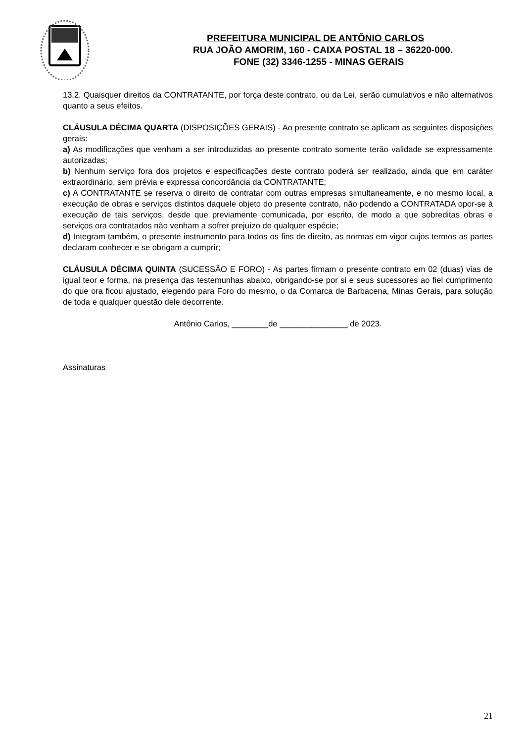PREFEITURA MUNICIPAL DE ANTÔNIO CARLOS
RUA JOÃO AMORIM, 160 - CAIXA POSTAL 18 – 36220-000.
FONE (32) 3346-1255 - MINAS GERAIS
13.2. Quaisquer direitos da CONTRATANTE, por força deste contrato, ou da Lei, serão cumulativos e não alternativos quanto a seus efeitos.
CLÁUSULA DÉCIMA QUARTA (DISPOSIÇÕES GERAIS) - Ao presente contrato se aplicam as seguintes disposições gerais:
a) As modificações que venham a ser introduzidas ao presente contrato somente terão validade se expressamente autorizadas;
b) Nenhum serviço fora dos projetos e especificações deste contrato poderá ser realizado, ainda que em caráter extraordinário, sem prévia e expressa concordância da CONTRATANTE;
c) A CONTRATANTE se reserva o direito de contratar com outras empresas simultaneamente, e no mesmo local, a execução de obras e serviços distintos daquele objeto do presente contrato, não podendo a CONTRATADA opor-se à execução de tais serviços, desde que previamente comunicada, por escrito, de modo a que sobreditas obras e serviços ora contratados não venham a sofrer prejuízo de qualquer espécie;
d) Integram também, o presente instrumento para todos os fins de direito, as normas em vigor cujos termos as partes declaram conhecer e se obrigam a cumprir;
CLÁUSULA DÉCIMA QUINTA (SUCESSÃO E FORO) - As partes firmam o presente contrato em 02 (duas) vias de igual teor e forma, na presença das testemunhas abaixo, obrigando-se por si e seus sucessores ao fiel cumprimento do que ora ficou ajustado, elegendo para Foro do mesmo, o da Comarca de Barbacena, Minas Gerais, para solução de toda e qualquer questão dele decorrente.
Antônio Carlos, ________de _______________ de 2023.
Assinaturas
21